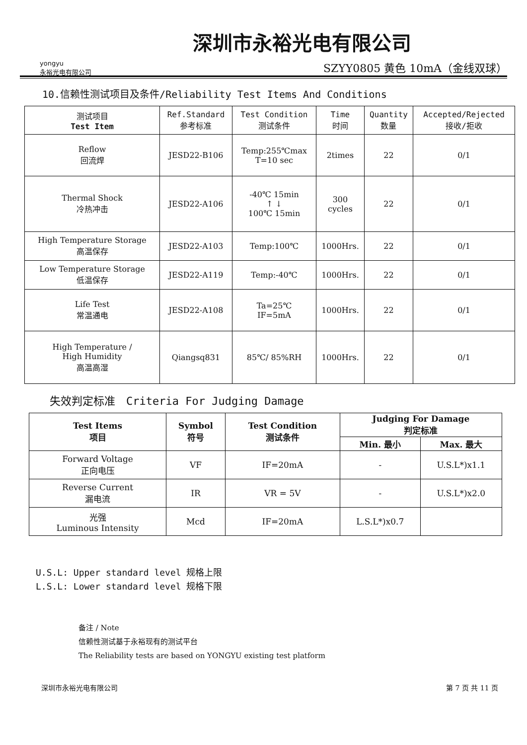yongyu
永裕光电有限公司
深圳市永裕光电有限公司
SZYY0805 黄色 10mA（金线双球）
10.信赖性测试项目及条件/Reliability Test Items And Conditions
| 测试项目 Test Item | Ref.Standard 参考标准 | Test Condition 测试条件 | Time 时间 | Quantity 数量 | Accepted/Rejected 接收/拒收 |
| --- | --- | --- | --- | --- | --- |
| Reflow 回流焊 | JESD22-B106 | Temp:255℃max T=10 sec | 2times | 22 | 0/1 |
| Thermal Shock 冷热冲击 | JESD22-A106 | -40℃ 15min ↑ ↓ 100℃ 15min | 300 cycles | 22 | 0/1 |
| High Temperature Storage 高温保存 | JESD22-A103 | Temp:100℃ | 1000Hrs. | 22 | 0/1 |
| Low Temperature Storage 低温保存 | JESD22-A119 | Temp:-40℃ | 1000Hrs. | 22 | 0/1 |
| Life Test 常温通电 | JESD22-A108 | Ta=25℃ IF=5mA | 1000Hrs. | 22 | 0/1 |
| High Temperature / High Humidity 高温高湿 | Qiangsq831 | 85℃/ 85%RH | 1000Hrs. | 22 | 0/1 |
失效判定标准　Criteria For Judging Damage
| Test Items 项目 | Symbol 符号 | Test Condition 测试条件 | Judging For Damage 判定标准 | |
| --- | --- | --- | --- | --- |
| | | | Min. 最小 | Max. 最大 |
| Forward Voltage 正向电压 | VF | IF=20mA | - | U.S.L*)x1.1 |
| Reverse Current 漏电流 | IR | VR = 5V | - | U.S.L*)x2.0 |
| 光强 Luminous Intensity | Mcd | IF=20mA | L.S.L*)x0.7 | |
U.S.L: Upper standard level 规格上限
L.S.L: Lower standard level 规格下限
备注 / Note
信赖性测试基于永裕现有的测试平台
The Reliability tests are based on YONGYU existing test platform
深圳市永裕光电有限公司 第 7 页 共 11 页